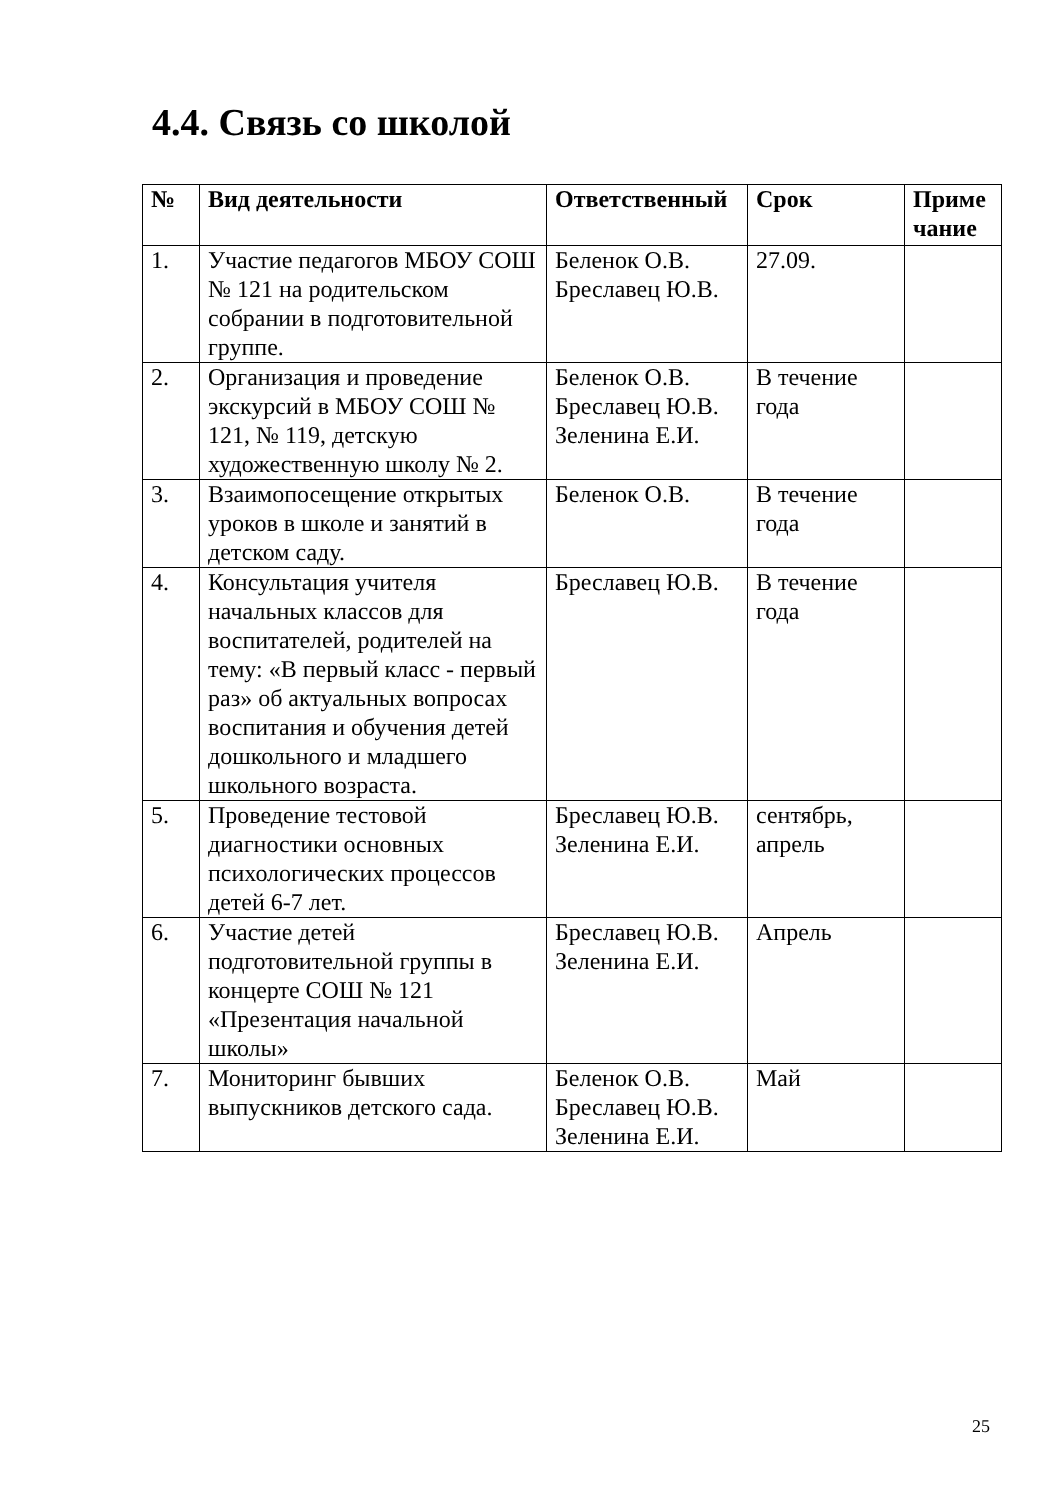4.4. Связь со школой
| № | Вид деятельности | Ответственный | Срок | Приме чание |
| --- | --- | --- | --- | --- |
| 1. | Участие педагогов МБОУ СОШ № 121 на родительском собрании в подготовительной группе. | Беленок О.В. Бреславец Ю.В. | 27.09. | |
| 2. | Организация и проведение экскурсий в МБОУ СОШ № 121, № 119, детскую художественную школу № 2. | Беленок О.В. Бреславец Ю.В. Зеленина Е.И. | В течение года | |
| 3. | Взаимопосещение открытых уроков в школе и занятий в детском саду. | Беленок О.В. | В течение года | |
| 4. | Консультация учителя начальных классов для воспитателей, родителей на тему: «В первый класс - первый раз» об актуальных вопросах воспитания и обучения детей дошкольного и младшего школьного возраста. | Бреславец Ю.В. | В течение года | |
| 5. | Проведение тестовой диагностики основных психологических процессов детей 6-7 лет. | Бреславец Ю.В. Зеленина Е.И. | сентябрь, апрель | |
| 6. | Участие детей подготовительной группы в концерте СОШ № 121 «Презентация начальной школы» | Бреславец Ю.В. Зеленина Е.И. | Апрель | |
| 7. | Мониторинг бывших выпускников детского сада. | Беленок О.В. Бреславец Ю.В. Зеленина Е.И. | Май | |
25